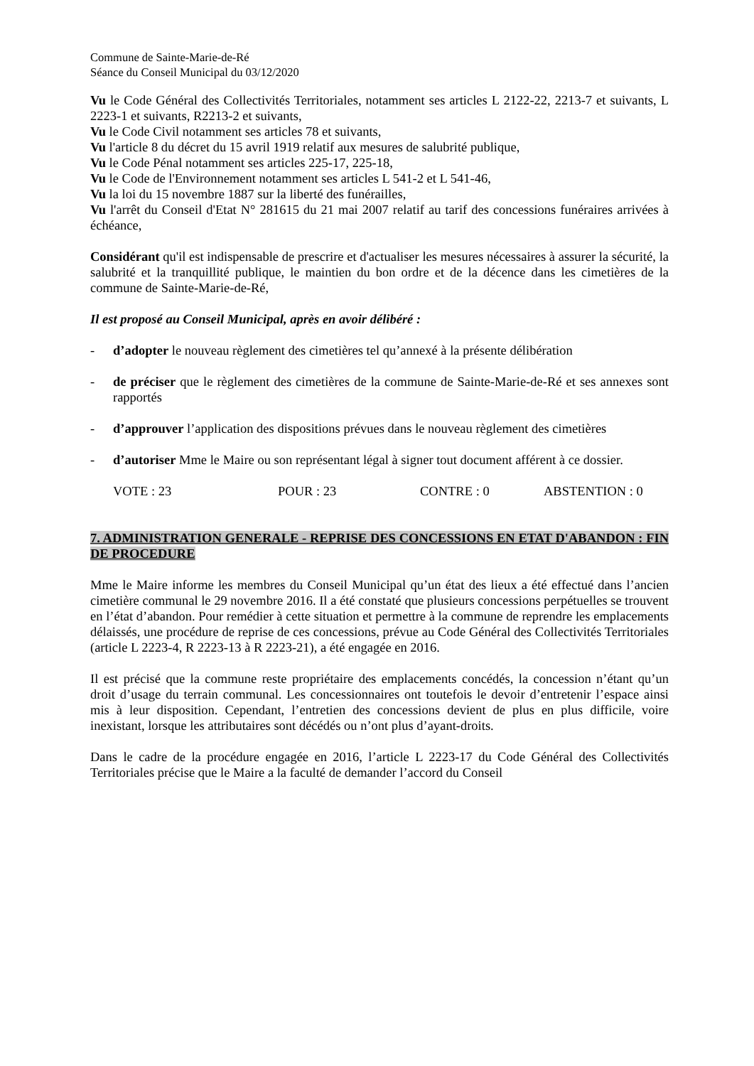Commune de Sainte-Marie-de-Ré
Séance du Conseil Municipal du 03/12/2020
Vu le Code Général des Collectivités Territoriales, notamment ses articles L 2122-22, 2213-7 et suivants, L 2223-1 et suivants, R2213-2 et suivants,
Vu le Code Civil notamment ses articles 78 et suivants,
Vu l'article 8 du décret du 15 avril 1919 relatif aux mesures de salubrité publique,
Vu le Code Pénal notamment ses articles 225-17, 225-18,
Vu le Code de l'Environnement notamment ses articles L 541-2 et L 541-46,
Vu la loi du 15 novembre 1887 sur la liberté des funérailles,
Vu l'arrêt du Conseil d'Etat N° 281615 du 21 mai 2007 relatif au tarif des concessions funéraires arrivées à échéance,
Considérant qu'il est indispensable de prescrire et d'actualiser les mesures nécessaires à assurer la sécurité, la salubrité et la tranquillité publique, le maintien du bon ordre et de la décence dans les cimetières de la commune de Sainte-Marie-de-Ré,
Il est proposé au Conseil Municipal, après en avoir délibéré :
- d’adopter le nouveau règlement des cimetières tel qu’annexé à la présente délibération
- de préciser que le règlement des cimetières de la commune de Sainte-Marie-de-Ré et ses annexes sont rapportés
- d’approuver l’application des dispositions prévues dans le nouveau règlement des cimetières
- d’autoriser Mme le Maire ou son représentant légal à signer tout document afférent à ce dossier.
VOTE : 23 POUR : 23 CONTRE : 0 ABSTENTION : 0
7. ADMINISTRATION GENERALE - REPRISE DES CONCESSIONS EN ETAT D'ABANDON : FIN DE PROCEDURE
Mme le Maire informe les membres du Conseil Municipal qu’un état des lieux a été effectué dans l’ancien cimetière communal le 29 novembre 2016. Il a été constaté que plusieurs concessions perpétuelles se trouvent en l’état d’abandon. Pour remédier à cette situation et permettre à la commune de reprendre les emplacements délaissés, une procédure de reprise de ces concessions, prévue au Code Général des Collectivités Territoriales (article L 2223-4, R 2223-13 à R 2223-21), a été engagée en 2016.
Il est précisé que la commune reste propriétaire des emplacements concédés, la concession n’étant qu’un droit d’usage du terrain communal. Les concessionnaires ont toutefois le devoir d’entretenir l’espace ainsi mis à leur disposition. Cependant, l’entretien des concessions devient de plus en plus difficile, voire inexistant, lorsque les attributaires sont décédés ou n’ont plus d’ayant-droits.
Dans le cadre de la procédure engagée en 2016, l’article L 2223-17 du Code Général des Collectivités Territoriales précise que le Maire a la faculté de demander l’accord du Conseil